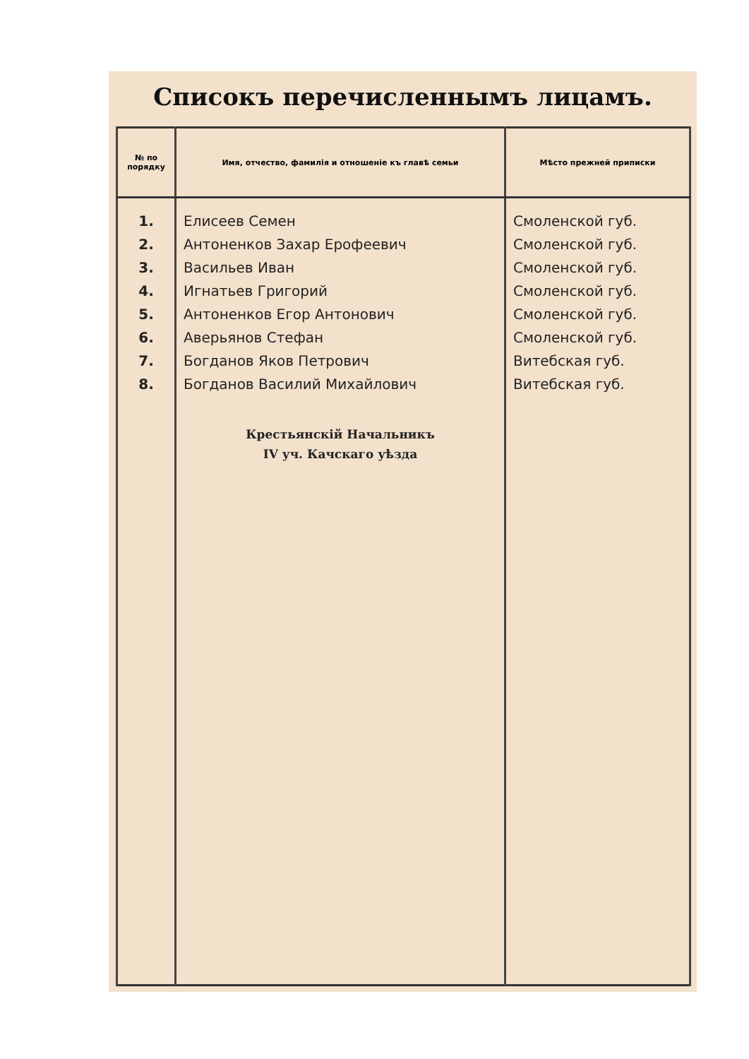Списокъ перечисленнымъ лицамъ.
| № по порядку | Имя, отчество, фамилія и отношеніе къ главѣ семьи | Мѣсто прежней приписки |
| --- | --- | --- |
| 1. 2. 3. 4. 5. 6. 7. 8. | Елисеев Семен Антоненков Захар Ерофеевич Васильев Иван Игнатьев Григорий Антоненков Егор Антонович Аверьянов Стефан Богданов Яков Петрович Богданов Василий Михайлович Крестьянскій Начальникъ IV уч. Качскаго уѣзда | Смоленской губ. Смоленской губ. Смоленской губ. Смоленской губ. Смоленской губ. Смоленской губ. Витебская губ. Витебская губ. |